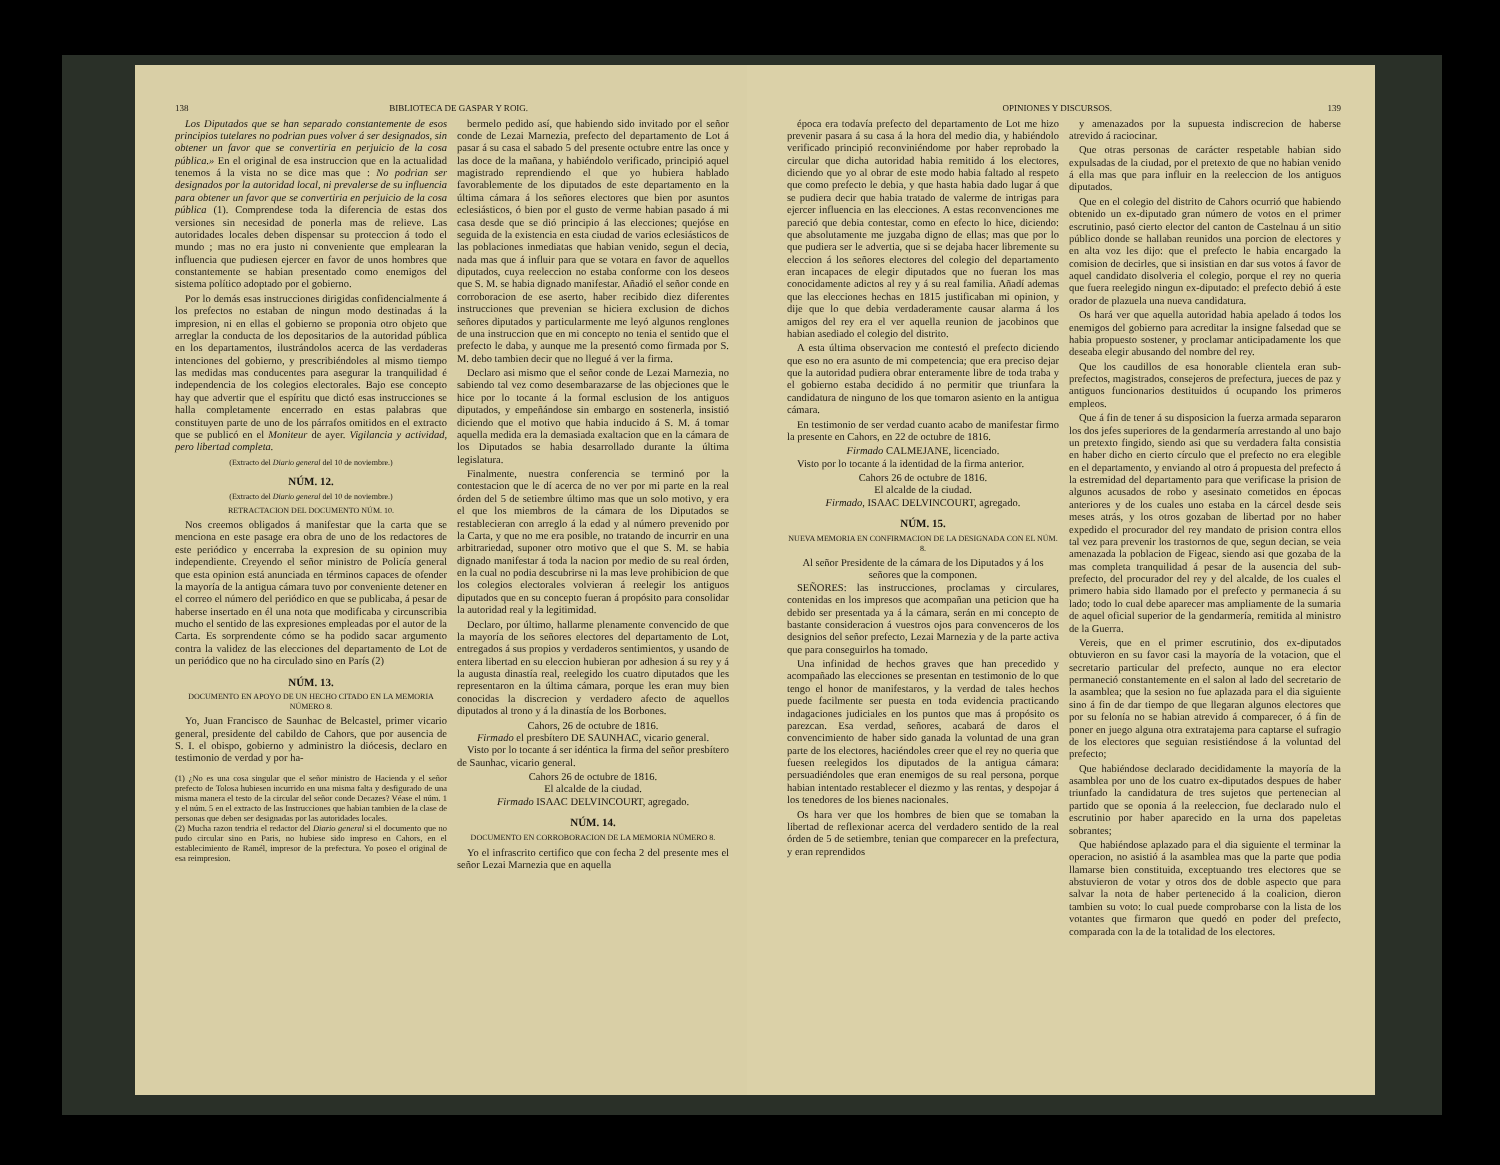138 BIBLIOTECA DE GASPAR Y ROIG.
Los Diputados que se han separado constantemente de esos principios tutelares no podrian pues volver á ser designados, sin obtener un favor que se convertiria en perjuicio de la cosa pública.» En el original de esa instruccion que en la actualidad tenemos á la vista no se dice mas que : No podrian ser designados por la autoridad local, ni prevalerse de su influencia para obtener un favor que se convertiria en perjuicio de la cosa pública (1). Comprendese toda la diferencia de estas dos versiones sin necesidad de ponerla mas de relieve. Las autoridades locales deben dispensar su proteccion á todo el mundo ; mas no era justo ni conveniente que emplearan la influencia que pudiesen ejercer en favor de unos hombres que constantemente se habian presentado como enemigos del sistema político adoptado por el gobierno.
Por lo demás esas instrucciones dirigidas confidencialmente á los prefectos no estaban de ningun modo destinadas á la impresion, ni en ellas el gobierno se proponia otro objeto que arreglar la conducta de los depositarios de la autoridad pública en los departamentos, ilustrándolos acerca de las verdaderas intenciones del gobierno, y prescribiéndoles al mismo tiempo las medidas mas conducentes para asegurar la tranquilidad é independencia de los colegios electorales. Bajo ese concepto hay que advertir que el espíritu que dictó esas instrucciones se halla completamente encerrado en estas palabras que constituyen parte de uno de los párrafos omitidos en el extracto que se publicó en el Moniteur de ayer. Vigilancia y actividad, pero libertad completa.
(Extracto del Diario general del 10 de noviembre.)
NÚM. 12.
(Extracto del Diario general del 10 de noviembre.)
RETRACTACION DEL DOCUMENTO NÚM. 10.
Nos creemos obligados á manifestar que la carta que se menciona en este pasage era obra de uno de los redactores de este periódico y encerraba la expresion de su opinion muy independiente. Creyendo el señor ministro de Policía general que esta opinion está anunciada en términos capaces de ofender la mayoría de la antigua cámara tuvo por conveniente detener en el correo el número del periódico en que se publicaba, á pesar de haberse insertado en él una nota que modificaba y circunscribia mucho el sentido de las expresiones empleadas por el autor de la Carta. Es sorprendente cómo se ha podido sacar argumento contra la validez de las elecciones del departamento de Lot de un periódico que no ha circulado sino en París (2)
NÚM. 13.
DOCUMENTO EN APOYO DE UN HECHO CITADO EN LA MEMORIA NÚMERO 8.
Yo, Juan Francisco de Saunhac de Belcastel, primer vicario general, presidente del cabildo de Cahors, que por ausencia de S. I. el obispo, gobierno y administro la diócesis, declaro en testimonio de verdad y por ha-
(1) ¿No es una cosa singular que el señor ministro de Hacienda y el señor prefecto de Tolosa hubiesen incurrido en una misma falta y desfigurado de una misma manera el testo de la circular del señor conde Decazes? Véase el núm. 1 y el núm. 5 en el extracto de las Instrucciones que habian tambien de la clase de personas que deben ser designadas por las autoridades locales.
(2) Mucha razon tendria el redactor del Diario general si el documento que no pudo circular sino en Paris, no hubiese sido impreso en Cahors, en el establecimiento de Ramél, impresor de la prefectura. Yo poseo el original de esa reimpresion.
bermelo pedido así, que habiendo sido invitado por el señor conde de Lezai Marnezia, prefecto del departamento de Lot á pasar á su casa el sabado 5 del presente octubre entre las once y las doce de la mañana, y habiéndolo verificado, principió aquel magistrado reprendiendo el que yo hubiera hablado favorablemente de los diputados de este departamento en la última cámara á los señores electores que bien por asuntos eclesiásticos, ó bien por el gusto de verme habian pasado á mi casa desde que se dió principio á las elecciones; quejóse en seguida de la existencia en esta ciudad de varios eclesiásticos de las poblaciones inmediatas que habian venido, segun el decia, nada mas que á influir para que se votara en favor de aquellos diputados, cuya reeleccion no estaba conforme con los deseos que S. M. se habia dignado manifestar. Añadió el señor conde en corroboracion de ese aserto, haber recibido diez diferentes instrucciones que prevenian se hiciera exclusion de dichos señores diputados y particularmente me leyó algunos renglones de una instruccion que en mi concepto no tenia el sentido que el prefecto le daba, y aunque me la presentó como firmada por S. M. debo tambien decir que no llegué á ver la firma.
Declaro asi mismo que el señor conde de Lezai Marnezia, no sabiendo tal vez como desembarazarse de las objeciones que le hice por lo tocante á la formal esclusion de los antiguos diputados, y empeñándose sin embargo en sostenerla, insistió diciendo que el motivo que habia inducido á S. M. á tomar aquella medida era la demasiada exaltacion que en la cámara de los Diputados se habia desarrollado durante la última legislatura.
Finalmente, nuestra conferencia se terminó por la contestacion que le dí acerca de no ver por mi parte en la real órden del 5 de setiembre último mas que un solo motivo, y era el que los miembros de la cámara de los Diputados se restablecieran con arreglo á la edad y al número prevenido por la Carta, y que no me era posible, no tratando de incurrir en una arbitrariedad, suponer otro motivo que el que S. M. se habia dignado manifestar á toda la nacion por medio de su real órden, en la cual no podia descubrirse ni la mas leve prohibicion de que los colegios electorales volvieran á reelegir los antiguos diputados que en su concepto fueran á propósito para consolidar la autoridad real y la legitimidad.
Declaro, por último, hallarme plenamente convencido de que la mayoría de los señores electores del departamento de Lot, entregados á sus propios y verdaderos sentimientos, y usando de entera libertad en su eleccion hubieran por adhesion á su rey y á la augusta dinastía real, reelegido los cuatro diputados que les representaron en la última cámara, porque les eran muy bien conocidas la discrecion y verdadero afecto de aquellos diputados al trono y á la dinastía de los Borbones.
Cahors, 26 de octubre de 1816.
Firmado el presbítero DE SAUNHAC, vicario general.
Visto por lo tocante á ser idéntica la firma del señor presbítero de Saunhac, vicario general.
Cahors 26 de octubre de 1816.
El alcalde de la ciudad.
Firmado ISAAC DELVINCOURT, agregado.
NÚM. 14.
DOCUMENTO EN CORROBORACION DE LA MEMORIA NÚMERO 8.
Yo el infrascrito certifico que con fecha 2 del presente mes el señor Lezai Marnezia que en aquella
OPINIONES Y DISCURSOS. 139
época era todavía prefecto del departamento de Lot me hizo prevenir pasara á su casa á la hora del medio dia, y habiéndolo verificado principió reconviniéndome por haber reprobado la circular que dicha autoridad habia remitido á los electores, diciendo que yo al obrar de este modo habia faltado al respeto que como prefecto le debia, y que hasta habia dado lugar á que se pudiera decir que habia tratado de valerme de intrigas para ejercer influencia en las elecciones. A estas reconvenciones me pareció que debia contestar, como en efecto lo hice, diciendo: que absolutamente me juzgaba digno de ellas; mas que por lo que pudiera ser le advertia, que si se dejaba hacer libremente su eleccion á los señores electores del colegio del departamento eran incapaces de elegir diputados que no fueran los mas conocidamente adictos al rey y á su real familia. Añadí ademas que las elecciones hechas en 1815 justificaban mi opinion, y dije que lo que debia verdaderamente causar alarma á los amigos del rey era el ver aquella reunion de jacobinos que habian asediado el colegio del distrito.
A esta última observacion me contestó el prefecto diciendo que eso no era asunto de mi competencia; que era preciso dejar que la autoridad pudiera obrar enteramente libre de toda traba y el gobierno estaba decidido á no permitir que triunfara la candidatura de ninguno de los que tomaron asiento en la antigua cámara.
En testimonio de ser verdad cuanto acabo de manifestar firmo la presente en Cahors, en 22 de octubre de 1816.
Firmado CALMEJANE, licenciado.
Visto por lo tocante á la identidad de la firma anterior.
Cahors 26 de octubre de 1816.
El alcalde de la ciudad.
Firmado, ISAAC DELVINCOURT, agregado.
NÚM. 15.
NUEVA MEMORIA EN CONFIRMACION DE LA DESIGNADA CON EL NÚM. 8.
Al señor Presidente de la cámara de los Diputados y á los señores que la componen.
SEÑORES: las instrucciones, proclamas y circulares, contenidas en los impresos que acompañan una peticion que ha debido ser presentada ya á la cámara, serán en mi concepto de bastante consideracion á vuestros ojos para convenceros de los designios del señor prefecto, Lezai Marnezia y de la parte activa que para conseguirlos ha tomado.
Una infinidad de hechos graves que han precedido y acompañado las elecciones se presentan en testimonio de lo que tengo el honor de manifestaros, y la verdad de tales hechos puede facilmente ser puesta en toda evidencia practicando indagaciones judiciales en los puntos que mas á propósito os parezcan. Esa verdad, señores, acabará de daros el convencimiento de haber sido ganada la voluntad de una gran parte de los electores, haciéndoles creer que el rey no queria que fuesen reelegidos los diputados de la antigua cámara: persuadiéndoles que eran enemigos de su real persona, porque habian intentado restablecer el diezmo y las rentas, y despojar á los tenedores de los bienes nacionales.
Os hara ver que los hombres de bien que se tomaban la libertad de reflexionar acerca del verdadero sentido de la real órden de 5 de setiembre, tenian que comparecer en la prefectura, y eran reprendidos
y amenazados por la supuesta indiscrecion de haberse atrevido á raciocinar.
Que otras personas de carácter respetable habian sido expulsadas de la ciudad, por el pretexto de que no habian venido á ella mas que para influir en la reeleccion de los antiguos diputados.
Que en el colegio del distrito de Cahors ocurrió que habiendo obtenido un ex-diputado gran número de votos en el primer escrutinio, pasó cierto elector del canton de Castelnau á un sitio público donde se hallaban reunidos una porcion de electores y en alta voz les dijo: que el prefecto le habia encargado la comision de decirles, que si insistian en dar sus votos á favor de aquel candidato disolveria el colegio, porque el rey no queria que fuera reelegido ningun ex-diputado: el prefecto debió á este orador de plazuela una nueva candidatura.
Os hará ver que aquella autoridad habia apelado á todos los enemigos del gobierno para acreditar la insigne falsedad que se habia propuesto sostener, y proclamar anticipadamente los que deseaba elegir abusando del nombre del rey.
Que los caudillos de esa honorable clientela eran sub-prefectos, magistrados, consejeros de prefectura, jueces de paz y antiguos funcionarios destituidos ú ocupando los primeros empleos.
Que á fin de tener á su disposicion la fuerza armada separaron los dos jefes superiores de la gendarmería arrestando al uno bajo un pretexto fingido, siendo asi que su verdadera falta consistia en haber dicho en cierto círculo que el prefecto no era elegible en el departamento, y enviando al otro á propuesta del prefecto á la estremidad del departamento para que verificase la prision de algunos acusados de robo y asesinato cometidos en épocas anteriores y de los cuales uno estaba en la cárcel desde seis meses atrás, y los otros gozaban de libertad por no haber expedido el procurador del rey mandato de prision contra ellos tal vez para prevenir los trastornos de que, segun decian, se veia amenazada la poblacion de Figeac, siendo asi que gozaba de la mas completa tranquilidad á pesar de la ausencia del sub-prefecto, del procurador del rey y del alcalde, de los cuales el primero habia sido llamado por el prefecto y permanecia á su lado; todo lo cual debe aparecer mas ampliamente de la sumaria de aquel oficial superior de la gendarmería, remitida al ministro de la Guerra.
Vereis, que en el primer escrutinio, dos ex-diputados obtuvieron en su favor casi la mayoría de la votacion, que el secretario particular del prefecto, aunque no era elector permaneció constantemente en el salon al lado del secretario de la asamblea; que la sesion no fue aplazada para el dia siguiente sino á fin de dar tiempo de que llegaran algunos electores que por su felonía no se habian atrevido á comparecer, ó á fin de poner en juego alguna otra extratajema para captarse el sufragio de los electores que seguian resistiéndose á la voluntad del prefecto;
Que habiéndose declarado decididamente la mayoría de la asamblea por uno de los cuatro ex-diputados despues de haber triunfado la candidatura de tres sujetos que pertenecian al partido que se oponia á la reeleccion, fue declarado nulo el escrutinio por haber aparecido en la urna dos papeletas sobrantes;
Que habiéndose aplazado para el dia siguiente el terminar la operacion, no asistió á la asamblea mas que la parte que podia llamarse bien constituida, exceptuando tres electores que se abstuvieron de votar y otros dos de doble aspecto que para salvar la nota de haber pertenecido á la coalicion, dieron tambien su voto: lo cual puede comprobarse con la lista de los votantes que firmaron que quedó en poder del prefecto, comparada con la de la totalidad de los electores.